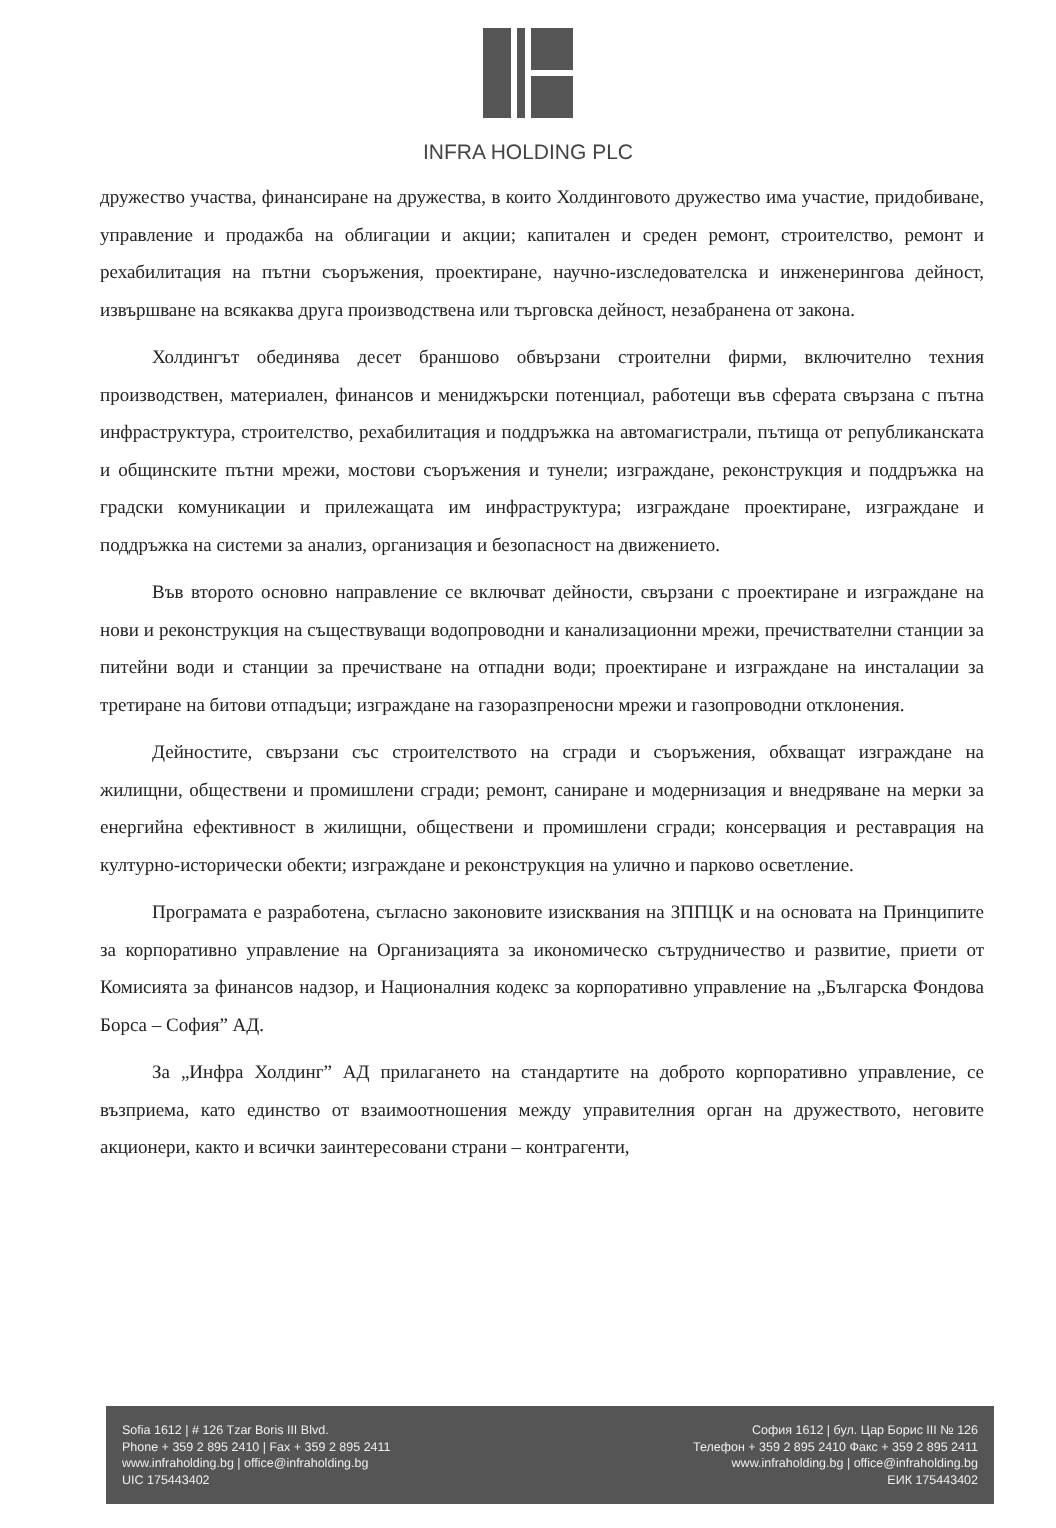INFRA HOLDING PLC
дружество участва, финансиране на дружества, в които Холдинговото дружество има участие, придобиване, управление и продажба на облигации и акции; капитален и среден ремонт, строителство, ремонт и рехабилитация на пътни съоръжения, проектиране, научно-изследователска и инженерингова дейност, извършване на всякаква друга производствена или търговска дейност, незабранена от закона.
Холдингът обединява десет браншово обвързани строителни фирми, включително техния производствен, материален, финансов и мениджърски потенциал, работещи във сферата свързана с пътна инфраструктура, строителство, рехабилитация и поддръжка на автомагистрали, пътища от републиканската и общинските пътни мрежи, мостови съоръжения и тунели; изграждане, реконструкция и поддръжка на градски комуникации и прилежащата им инфраструктура; изграждане проектиране, изграждане и поддръжка на системи за анализ, организация и безопасност на движението.
Във второто основно направление се включват дейности, свързани с проектиране и изграждане на нови и реконструкция на съществуващи водопроводни и канализационни мрежи, пречиствателни станции за питейни води и станции за пречистване на отпадни води; проектиране и изграждане на инсталации за третиране на битови отпадъци; изграждане на газоразпреносни мрежи и газопроводни отклонения.
Дейностите, свързани със строителството на сгради и съоръжения, обхващат изграждане на жилищни, обществени и промишлени сгради; ремонт, саниране и модернизация и внедряване на мерки за енергийна ефективност в жилищни, обществени и промишлени сгради; консервация и реставрация на културно-исторически обекти; изграждане и реконструкция на улично и парково осветление.
Програмата е разработена, съгласно законовите изисквания на ЗППЦК и на основата на Принципите за корпоративно управление на Организацията за икономическо сътрудничество и развитие, приети от Комисията за финансов надзор, и Националния кодекс за корпоративно управление на „Българска Фондова Борса – София” АД.
За „Инфра Холдинг” АД прилагането на стандартите на доброто корпоративно управление, се възприема, като единство от взаимоотношения между управителния орган на дружеството, неговите акционери, както и всички заинтересовани страни – контрагенти,
Sofia 1612 | # 126 Tzar Boris III Blvd.
Phone + 359 2 895 2410 | Fax + 359 2 895 2411
www.infraholding.bg | office@infraholding.bg
UIC 175443402
София 1612 | бул. Цар Борис III № 126
Телефон + 359 2 895 2410 Факс + 359 2 895 2411
www.infraholding.bg | office@infraholding.bg
ЕИК 175443402